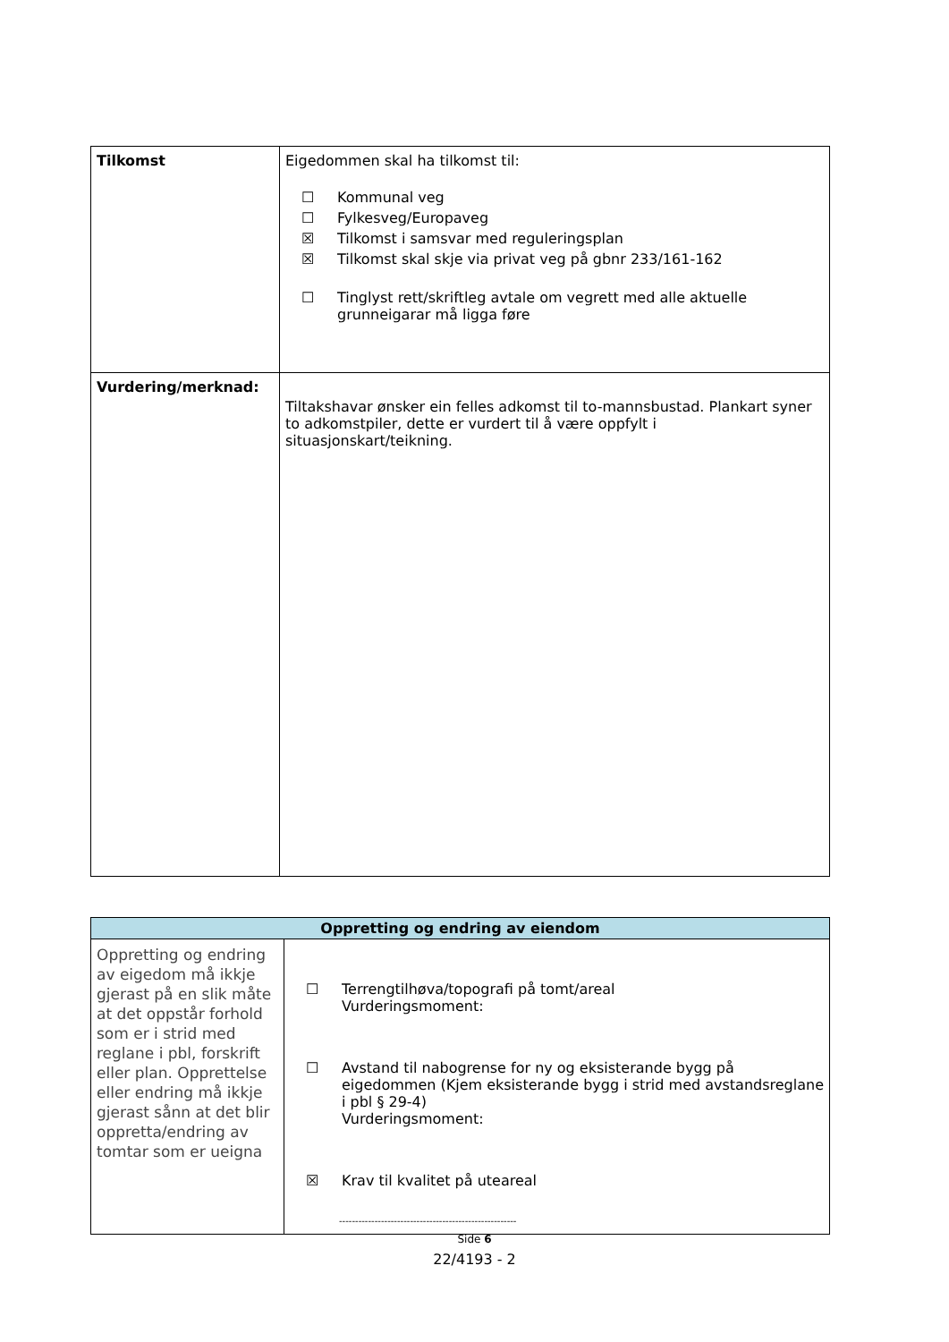| Tilkomst | Eigedommen skal ha tilkomst til: ☐ Kommunal veg ☐ Fylkesveg/Europaveg ☒ Tilkomst i samsvar med reguleringsplan ☒ Tilkomst skal skje via privat veg på gbnr 233/161-162 ☐ Tinglyst rett/skriftleg avtale om vegrett med alle aktuelle grunneigarar må ligga føre |
| Vurdering/merknad: | Tiltakshavar ønsker ein felles adkomst til to-mannsbustad. Plankart syner to adkomstpiler, dette er vurdert til å være oppfylt i situasjonskart/teikning. |
| Oppretting og endring av eiendom | |
| Oppretting og endring av eigedom må ikkje gjerast på en slik måte at det oppstår forhold som er i strid med reglane i pbl, forskrift eller plan. Opprettelse eller endring må ikkje gjerast sånn at det blir oppretta/endring av tomtar som er ueigna | ☐ Terrengtilhøva/topografi på tomt/areal Vurderingsmoment: ☐ Avstand til nabogrense for ny og eksisterande bygg på eigedommen (Kjem eksisterande bygg i strid med avstandsreglane i pbl § 29-4) Vurderingsmoment: ☒ Krav til kvalitet på uteareal ------------------------------------------------------- |
Side 6
22/4193 - 2